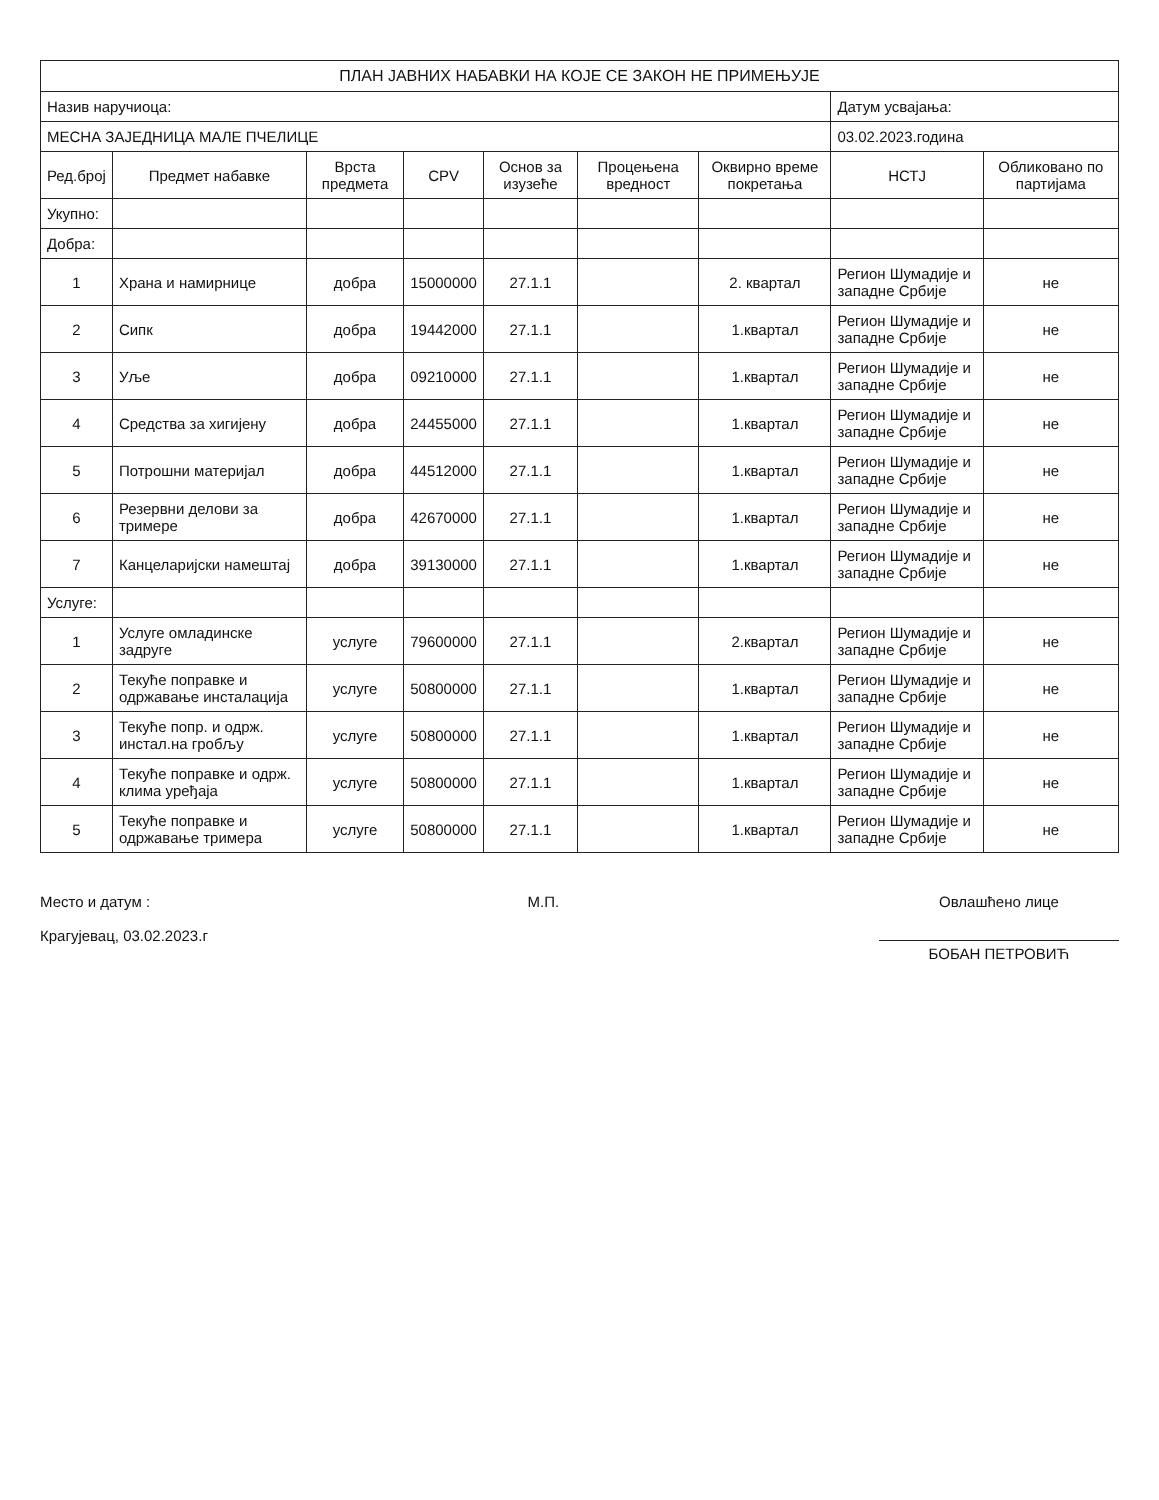| ПЛАН ЈАВНИХ НАБАВКИ НА КОЈЕ СЕ ЗАКОН НЕ ПРИМЕЊУЈЕ | | | | | | | | |
| Назив наручиоца: | | | | | | | Датум усвајања: | |
| МЕСНА ЗАЈЕДНИЦА МАЛЕ ПЧЕЛИЦЕ | | | | | | | 03.02.2023.година | |
| Ред.број | Предмет набавке | Врста предмета | CPV | Основ за изузеће | Процењена вредност | Оквирно време покретања | НСТЈ | Обликовано по партијама |
| Укупно: | | | | | | | | |
| Добра: | | | | | | | | |
| 1 | Храна и намирнице | добра | 15000000 | 27.1.1 | | 2. квартал | Регион Шумадије и западне Србије | не |
| 2 | Сипк | добра | 19442000 | 27.1.1 | | 1.квартал | Регион Шумадије и западне Србије | не |
| 3 | Уље | добра | 09210000 | 27.1.1 | | 1.квартал | Регион Шумадије и западне Србије | не |
| 4 | Средства за хигијену | добра | 24455000 | 27.1.1 | | 1.квартал | Регион Шумадије и западне Србије | не |
| 5 | Потрошни материјал | добра | 44512000 | 27.1.1 | | 1.квартал | Регион Шумадије и западне Србије | не |
| 6 | Резервни делови за тримере | добра | 42670000 | 27.1.1 | | 1.квартал | Регион Шумадије и западне Србије | не |
| 7 | Канцеларијски намештај | добра | 39130000 | 27.1.1 | | 1.квартал | Регион Шумадије и западне Србије | не |
| Услуге: | | | | | | | | |
| 1 | Услуге омладинске задруге | услуге | 79600000 | 27.1.1 | | 2.квартал | Регион Шумадије и западне Србије | не |
| 2 | Текуће поправке и одржавање инсталација | услуге | 50800000 | 27.1.1 | | 1.квартал | Регион Шумадије и западне Србије | не |
| 3 | Текуће попр. и одрж. инстал.на гробљу | услуге | 50800000 | 27.1.1 | | 1.квартал | Регион Шумадије и западне Србије | не |
| 4 | Текуће поправке и одрж. клима уређаја | услуге | 50800000 | 27.1.1 | | 1.квартал | Регион Шумадије и западне Србије | не |
| 5 | Текуће поправке и одржавање тримера | услуге | 50800000 | 27.1.1 | | 1.квартал | Регион Шумадије и западне Србије | не |
Место и датум :
Крагујевац, 03.02.2023.г
М.П. Овлашћено лице
БОБАН ПЕТРОВИЋ